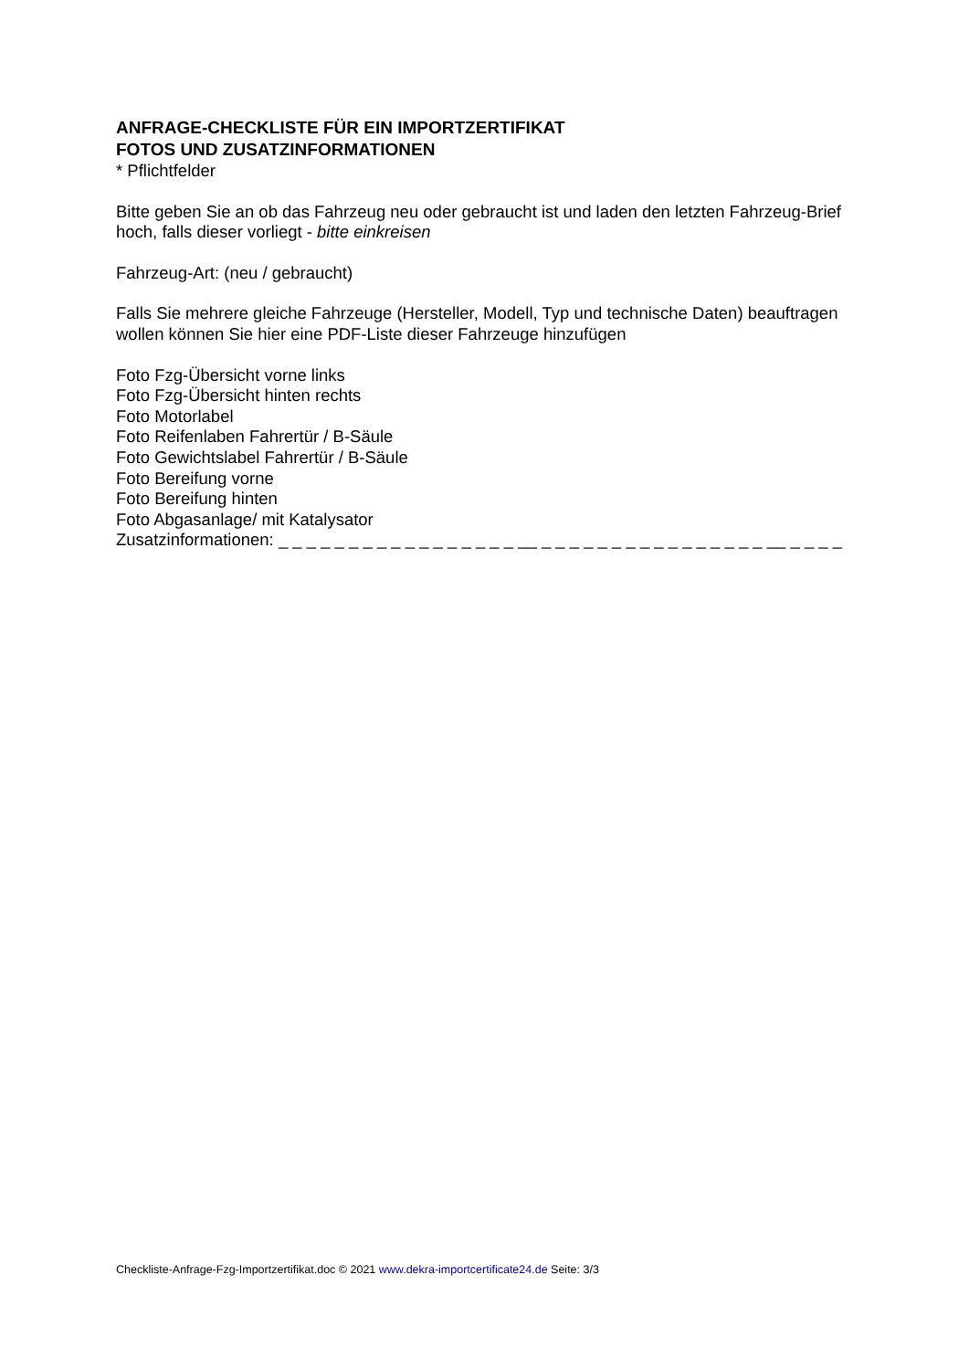ANFRAGE-CHECKLISTE FÜR EIN IMPORTZERTIFIKAT
FOTOS UND ZUSATZINFORMATIONEN
* Pflichtfelder
Bitte geben Sie an ob das Fahrzeug neu oder gebraucht ist und laden den letzten Fahrzeug-Brief hoch, falls dieser vorliegt - bitte einkreisen
Fahrzeug-Art: (neu / gebraucht)
Falls Sie mehrere gleiche Fahrzeuge (Hersteller, Modell, Typ und technische Daten) beauftragen wollen können Sie hier eine PDF-Liste dieser Fahrzeuge hinzufügen
Foto Fzg-Übersicht vorne links
Foto Fzg-Übersicht hinten rechts
Foto Motorlabel
Foto Reifenlaben Fahrertür / B-Säule
Foto Gewichtslabel Fahrertür / B-Säule
Foto Bereifung vorne
Foto Bereifung hinten
Foto Abgasanlage/ mit Katalysator
Zusatzinformationen: _ _ _ _ _ _ _ _ _ _ _ _ _ _ _ _ _ __ _ _ _ _ _ _ _ _ _ _ _ _ _ _ _ _ __ _ _ _ _
Checkliste-Anfrage-Fzg-Importzertifikat.doc © 2021 www.dekra-importcertificate24.de Seite: 3/3